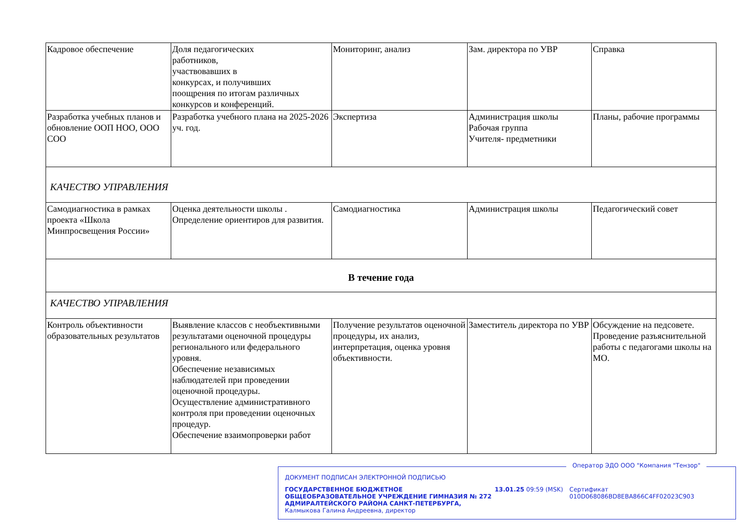| Кадровое обеспечение | Доля педагогических работников, участвовавших в конкурсах, и получивших поощрения по итогам различных конкурсов и конференций. | Мониторинг, анализ | Зам. директора по УВР | Справка |
| Разработка учебных планов и обновление ООП НОО, ООО СОО | Разработка учебного плана на 2025-2026 уч. год. | Экспертиза | Администрация школы Рабочая группа Учителя- предметники | Планы, рабочие программы |
| КАЧЕСТВО УПРАВЛЕНИЯ | | | | |
| Самодиагностика в рамках проекта «Школа Минпросвещения России» | Оценка деятельности школы . Определение ориентиров для развития. | Самодиагностика | Администрация школы | Педагогический совет |
| В течение года | | | | |
| КАЧЕСТВО УПРАВЛЕНИЯ | | | | |
| Контроль объективности образовательных результатов | Выявление классов с необъективными результатами оценочной процедуры регионального или федерального уровня. Обеспечение независимых наблюдателей при проведении оценочной процедуры. Осуществление административного контроля при проведении оценочных процедур. Обеспечение взаимопроверки работ | Получение результатов оценочной процедуры, их анализ, интерпретация, оценка уровня объективности. | Заместитель директора по УВР | Обсуждение на педсовете. Проведение разъяснительной работы с педагогами школы на МО. |
Оператор ЭДО ООО "Компания "Тензор"
ДОКУМЕНТ ПОДПИСАН ЭЛЕКТРОННОЙ ПОДПИСЬЮ
ГОСУДАРСТВЕННОЕ БЮДЖЕТНОЕ ОБЩЕОБРАЗОВАТЕЛЬНОЕ УЧРЕЖДЕНИЕ ГИМНАЗИЯ № 272 АДМИРАЛТЕЙСКОГО РАЙОНА САНКТ-ПЕТЕРБУРГА, Калмыкова Галина Андреевна, директор
13.01.25 09:59 (MSK) Сертификат 010D068086BD8EBA866C4FF02023C903